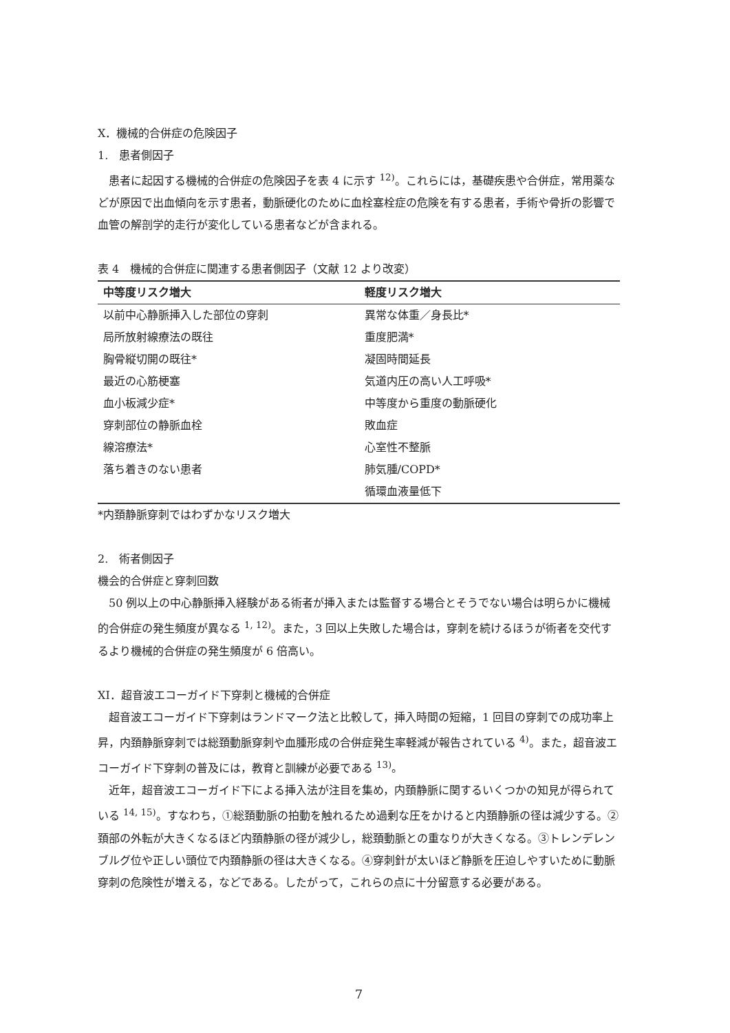X．機械的合併症の危険因子
1.　患者側因子
患者に起因する機械的合併症の危険因子を表 4 に示す <sup>12)</sup>。これらには，基礎疾患や合併症，常用薬などが原因で出血傾向を示す患者，動脈硬化のために血栓塞栓症の危険を有する患者，手術や骨折の影響で血管の解剖学的走行が変化している患者などが含まれる。
表 4　機械的合併症に関連する患者側因子（文献 12 より改変）
| 中等度リスク増大 | 軽度リスク増大 |
| --- | --- |
| 以前中心静脈挿入した部位の穿刺 | 異常な体重／身長比* |
| 局所放射線療法の既往 | 重度肥満* |
| 胸骨縦切開の既往* | 凝固時間延長 |
| 最近の心筋梗塞 | 気道内圧の高い人工呼吸* |
| 血小板減少症* | 中等度から重度の動脈硬化 |
| 穿刺部位の静脈血栓 | 敗血症 |
| 線溶療法* | 心室性不整脈 |
| 落ち着きのない患者 | 肺気腫/COPD* |
| | 循環血液量低下 |
*内頚静脈穿刺ではわずかなリスク増大
2.　術者側因子
機会的合併症と穿刺回数
50 例以上の中心静脈挿入経験がある術者が挿入または監督する場合とそうでない場合は明らかに機械的合併症の発生頻度が異なる <sup>1, 12)</sup>。また，3 回以上失敗した場合は，穿刺を続けるほうが術者を交代するより機械的合併症の発生頻度が 6 倍高い。
XI．超音波エコーガイド下穿刺と機械的合併症
超音波エコーガイド下穿刺はランドマーク法と比較して，挿入時間の短縮，1 回目の穿刺での成功率上昇，内頚静脈穿刺では総頚動脈穿刺や血腫形成の合併症発生率軽減が報告されている <sup>4)</sup>。また，超音波エコーガイド下穿刺の普及には，教育と訓練が必要である <sup>13)</sup>。
近年，超音波エコーガイド下による挿入法が注目を集め，内頚静脈に関するいくつかの知見が得られている <sup>14, 15)</sup>。すなわち，①総頚動脈の拍動を触れるため過剰な圧をかけると内頚静脈の径は減少する。②頚部の外転が大きくなるほど内頚静脈の径が減少し，総頚動脈との重なりが大きくなる。③トレンデレンブルグ位や正しい頭位で内頚静脈の径は大きくなる。④穿刺針が太いほど静脈を圧迫しやすいために動脈穿刺の危険性が増える，などである。したがって，これらの点に十分留意する必要がある。
7